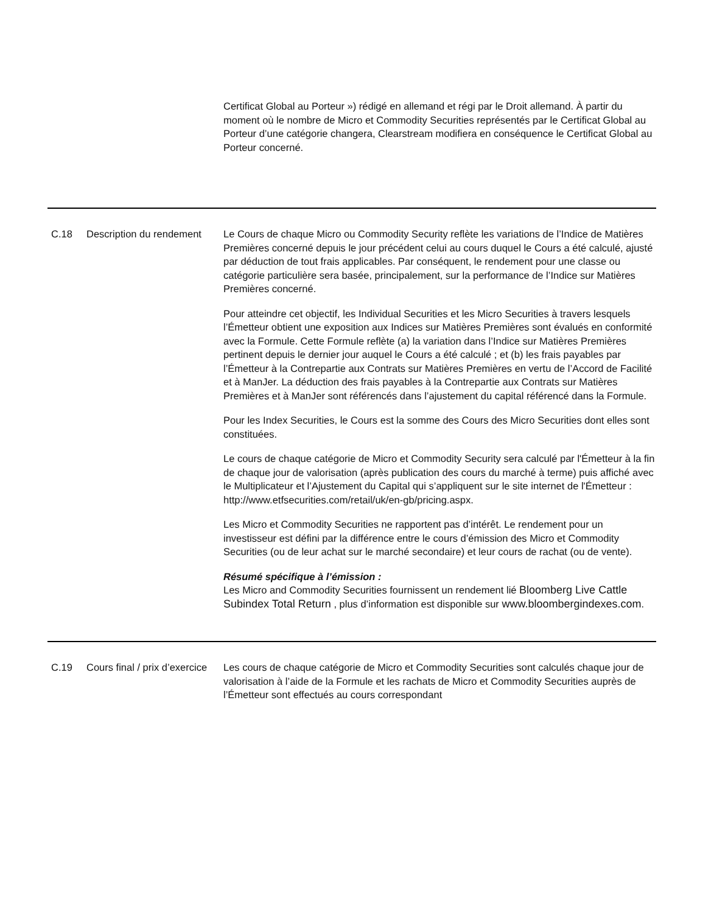| | | Certificat Global au Porteur ») rédigé en allemand et régi par le Droit allemand. À partir du moment où le nombre de Micro et Commodity Securities représentés par le Certificat Global au Porteur d’une catégorie changera, Clearstream modifiera en conséquence le Certificat Global au Porteur concerné. |
| C.18 | Description du rendement | Le Cours de chaque Micro ou Commodity Security reflète les variations de l’Indice de Matières Premières concerné depuis le jour précédent celui au cours duquel le Cours a été calculé, ajusté par déduction de tout frais applicables. Par conséquent, le rendement pour une classe ou catégorie particulière sera basée, principalement, sur la performance de l’Indice sur Matières Premières concerné. Pour atteindre cet objectif, les Individual Securities et les Micro Securities à travers lesquels l’Émetteur obtient une exposition aux Indices sur Matières Premières sont évalués en conformité avec la Formule. Cette Formule reflète (a) la variation dans l’Indice sur Matières Premières pertinent depuis le dernier jour auquel le Cours a été calculé ; et (b) les frais payables par l’Émetteur à la Contrepartie aux Contrats sur Matières Premières en vertu de l’Accord de Facilité et à ManJer. La déduction des frais payables à la Contrepartie aux Contrats sur Matières Premières et à ManJer sont référencés dans l’ajustement du capital référencé dans la Formule. Pour les Index Securities, le Cours est la somme des Cours des Micro Securities dont elles sont constituées. Le cours de chaque catégorie de Micro et Commodity Security sera calculé par l'Émetteur à la fin de chaque jour de valorisation (après publication des cours du marché à terme) puis affiché avec le Multiplicateur et l’Ajustement du Capital qui s’appliquent sur le site internet de l'Émetteur : http://www.etfsecurities.com/retail/uk/en-gb/pricing.aspx. Les Micro et Commodity Securities ne rapportent pas d’intérêt. Le rendement pour un investisseur est défini par la différence entre le cours d’émission des Micro et Commodity Securities (ou de leur achat sur le marché secondaire) et leur cours de rachat (ou de vente). Résumé spécifique à l’émission : Les Micro and Commodity Securities fournissent un rendement lié Bloomberg Live Cattle Subindex Total Return , plus d’information est disponible sur www.bloombergindexes.com . |
| C.19 | Cours final / prix d’exercice | Les cours de chaque catégorie de Micro et Commodity Securities sont calculés chaque jour de valorisation à l’aide de la Formule et les rachats de Micro et Commodity Securities auprès de l’Émetteur sont effectués au cours correspondant |